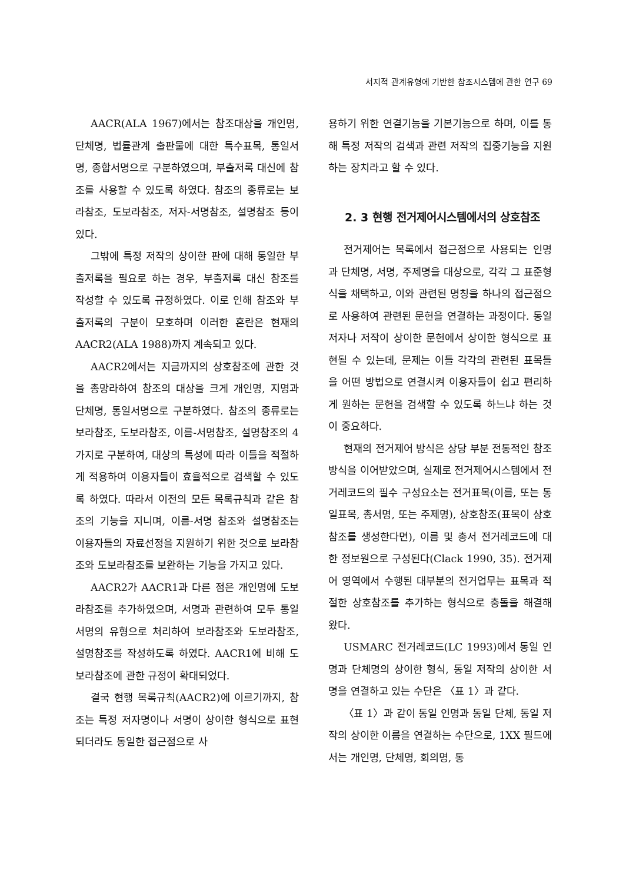서지적 관계유형에 기반한 참조시스템에 관한 연구 69
AACR(ALA 1967)에서는 참조대상을 개인명, 단체명, 법률관계 출판물에 대한 특수표목, 통일서명, 종합서명으로 구분하였으며, 부출저록 대신에 참조를 사용할 수 있도록 하였다. 참조의 종류로는 보라참조, 도보라참조, 저자-서명참조, 설명참조 등이 있다.
그밖에 특정 저작의 상이한 판에 대해 동일한 부출저록을 필요로 하는 경우, 부출저록 대신 참조를 작성할 수 있도록 규정하였다. 이로 인해 참조와 부출저록의 구분이 모호하며 이러한 혼란은 현재의 AACR2(ALA 1988)까지 계속되고 있다.
AACR2에서는 지금까지의 상호참조에 관한 것을 총망라하여 참조의 대상을 크게 개인명, 지명과 단체명, 통일서명으로 구분하였다. 참조의 종류로는 보라참조, 도보라참조, 이름-서명참조, 설명참조의 4가지로 구분하여, 대상의 특성에 따라 이들을 적절하게 적용하여 이용자들이 효율적으로 검색할 수 있도록 하였다. 따라서 이전의 모든 목록규칙과 같은 참조의 기능을 지니며, 이름-서명 참조와 설명참조는 이용자들의 자료선정을 지원하기 위한 것으로 보라참조와 도보라참조를 보완하는 기능을 가지고 있다.
AACR2가 AACR1과 다른 점은 개인명에 도보라참조를 추가하였으며, 서명과 관련하여 모두 통일서명의 유형으로 처리하여 보라참조와 도보라참조, 설명참조를 작성하도록 하였다. AACR1에 비해 도보라참조에 관한 규정이 확대되었다.
결국 현행 목록규칙(AACR2)에 이르기까지, 참조는 특정 저자명이나 서명이 상이한 형식으로 표현되더라도 동일한 접근점으로 사
용하기 위한 연결기능을 기본기능으로 하며, 이를 통해 특정 저작의 검색과 관련 저작의 집중기능을 지원하는 장치라고 할 수 있다.
2. 3 현행 전거제어시스템에서의 상호참조
전거제어는 목록에서 접근점으로 사용되는 인명과 단체명, 서명, 주제명을 대상으로, 각각 그 표준형식을 채택하고, 이와 관련된 명칭을 하나의 접근점으로 사용하여 관련된 문헌을 연결하는 과정이다. 동일 저자나 저작이 상이한 문헌에서 상이한 형식으로 표현될 수 있는데, 문제는 이들 각각의 관련된 표목들을 어떤 방법으로 연결시켜 이용자들이 쉽고 편리하게 원하는 문헌을 검색할 수 있도록 하느냐 하는 것이 중요하다.
현재의 전거제어 방식은 상당 부분 전통적인 참조방식을 이어받았으며, 실제로 전거제어시스템에서 전거레코드의 필수 구성요소는 전거표목(이름, 또는 통일표목, 총서명, 또는 주제명), 상호참조(표목이 상호참조를 생성한다면), 이름 및 총서 전거레코드에 대한 정보원으로 구성된다(Clack 1990, 35). 전거제어 영역에서 수행된 대부분의 전거업무는 표목과 적절한 상호참조를 추가하는 형식으로 충돌을 해결해 왔다.
USMARC 전거레코드(LC 1993)에서 동일 인명과 단체명의 상이한 형식, 동일 저작의 상이한 서명을 연결하고 있는 수단은 〈표 1〉과 같다.
〈표 1〉과 같이 동일 인명과 동일 단체, 동일 저작의 상이한 이름을 연결하는 수단으로, 1XX 필드에서는 개인명, 단체명, 회의명, 통